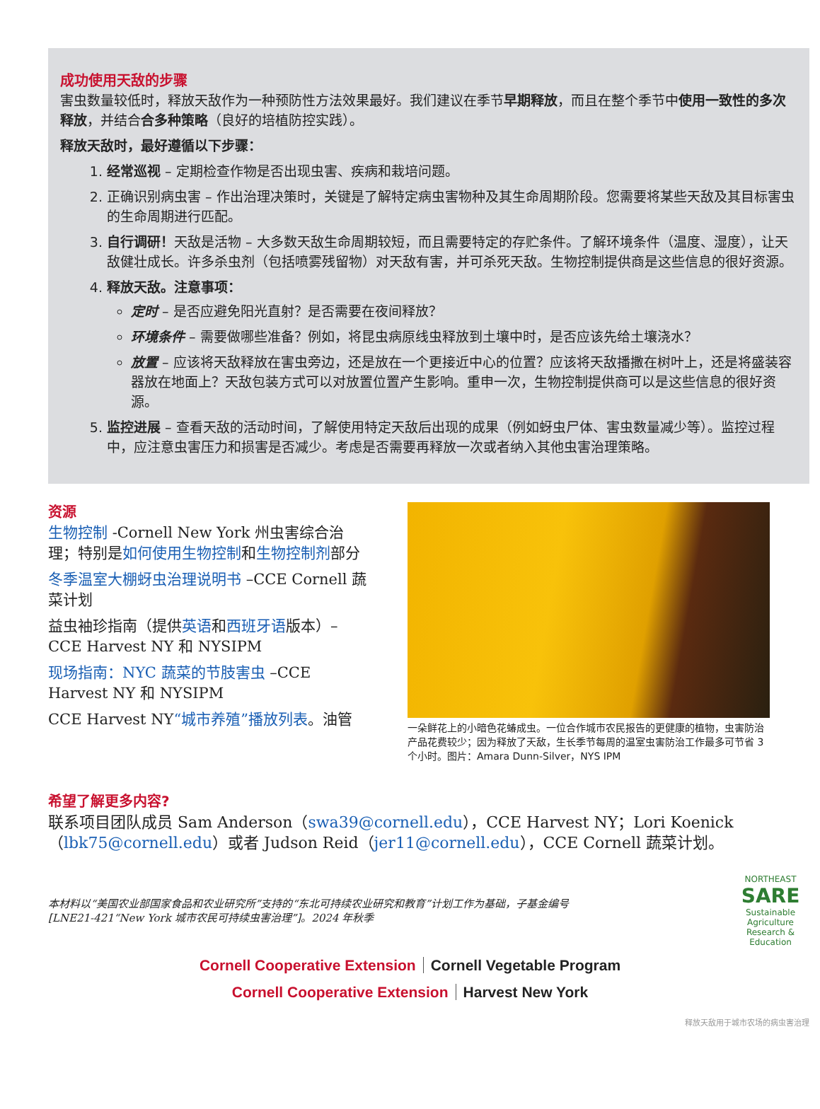成功使用天敌的步骤
害虫数量较低时，释放天敌作为一种预防性方法效果最好。我们建议在季节早期释放，而且在整个季节中使用一致性的多次释放，并结合合多种策略（良好的培植防控实践）。
释放天敌时，最好遵循以下步骤：
1. 经常巡视 – 定期检查作物是否出现虫害、疾病和栽培问题。
2. 正确识别病虫害 – 作出治理决策时，关键是了解特定病虫害物种及其生命周期阶段。您需要将某些天敌及其目标害虫的生命周期进行匹配。
3. 自行调研！天敌是活物 – 大多数天敌生命周期较短，而且需要特定的存贮条件。了解环境条件（温度、湿度），让天敌健壮成长。许多杀虫剂（包括喷雾残留物）对天敌有害，并可杀死天敌。生物控制提供商是这些信息的很好资源。
4. 释放天敌。注意事项：
定时 – 是否应避免阳光直射？是否需要在夜间释放？
环境条件 – 需要做哪些准备？例如，将昆虫病原线虫释放到土壤中时，是否应该先给土壤浇水？
放置 – 应该将天敌释放在害虫旁边，还是放在一个更接近中心的位置？应该将天敌播撒在树叶上，还是将盛装容器放在地面上？天敌包装方式可以对放置位置产生影响。重申一次，生物控制提供商可以是这些信息的很好资源。
5. 监控进展 – 查看天敌的活动时间，了解使用特定天敌后出现的成果（例如蚜虫尸体、害虫数量减少等）。监控过程中，应注意虫害压力和损害是否减少。考虑是否需要再释放一次或者纳入其他虫害治理策略。
资源
生物控制 -Cornell New York 州虫害综合治理；特别是如何使用生物控制和生物控制剂部分
冬季温室大棚蚜虫治理说明书 –CCE Cornell 蔬菜计划
益虫袖珍指南（提供英语和西班牙语版本）– CCE Harvest NY 和 NYSIPM
现场指南：NYC 蔬菜的节肢害虫 –CCE Harvest NY 和 NYSIPM
CCE Harvest NY“城市养殖”播放列表。油管
一朵鲜花上的小暗色花蝽成虫。一位合作城市农民报告的更健康的植物，虫害防治产品花费较少；因为释放了天敌，生长季节每周的温室虫害防治工作最多可节省 3 个小时。图片：Amara Dunn-Silver，NYS IPM
希望了解更多内容?
联系项目团队成员 Sam Anderson（swa39@cornell.edu），CCE Harvest NY；Lori Koenick（lbk75@cornell.edu）或者 Judson Reid（jer11@cornell.edu），CCE Cornell 蔬菜计划。
本材料以“美国农业部国家食品和农业研究所”支持的“东北可持续农业研究和教育”计划工作为基础，子基金编号 [LNE21-421“New York 城市农民可持续虫害治理”]。2024 年秋季
NORTHEAST
SARE
Sustainable Agriculture Research & Education
Cornell Cooperative Extension Cornell Vegetable Program
Cornell Cooperative Extension Harvest New York
释放天敌用于城市农场的病虫害治理